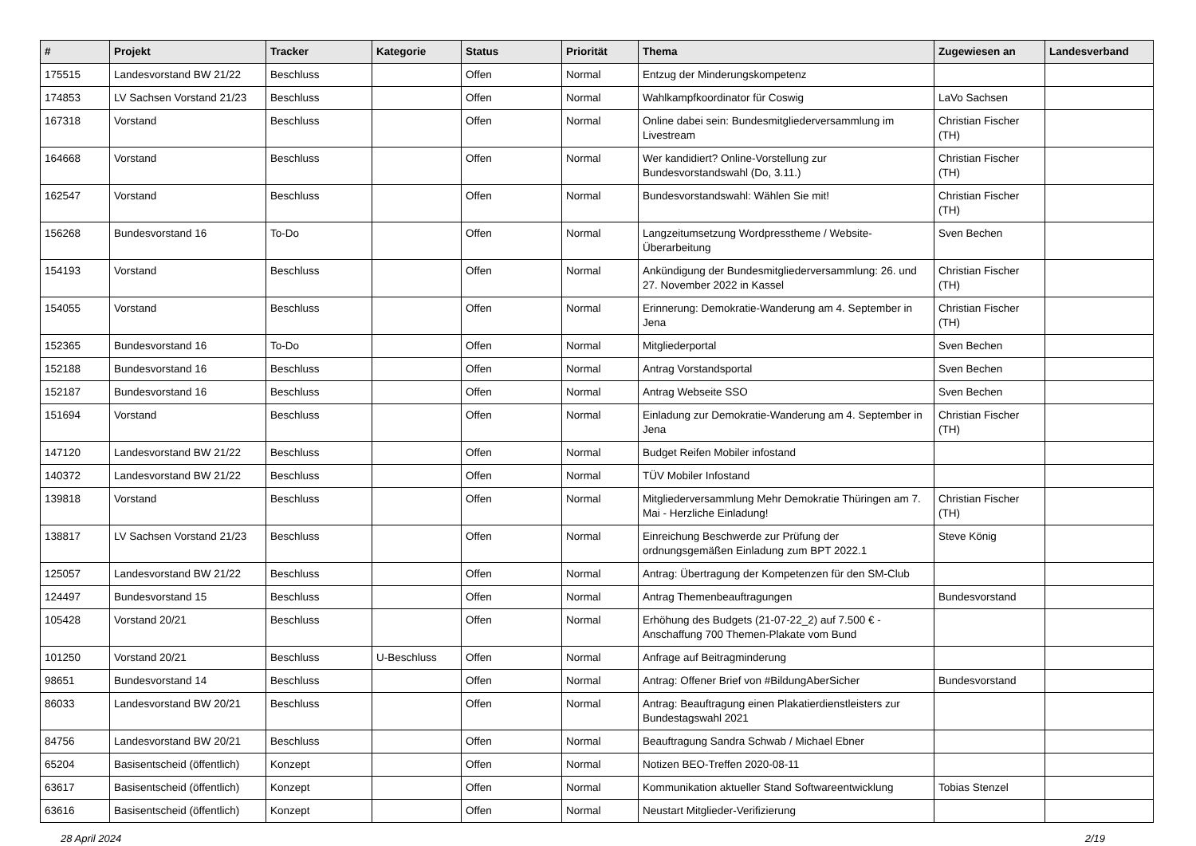| # | Projekt | Tracker | Kategorie | Status | Priorität | Thema | Zugewiesen an | Landesverband |
| --- | --- | --- | --- | --- | --- | --- | --- | --- |
| 175515 | Landesvorstand BW 21/22 | Beschluss | | Offen | Normal | Entzug der Minderungskompetenz | | |
| 174853 | LV Sachsen Vorstand 21/23 | Beschluss | | Offen | Normal | Wahlkampfkoordinator für Coswig | LaVo Sachsen | |
| 167318 | Vorstand | Beschluss | | Offen | Normal | Online dabei sein: Bundesmitgliederversammlung im Livestream | Christian Fischer (TH) | |
| 164668 | Vorstand | Beschluss | | Offen | Normal | Wer kandidiert? Online-Vorstellung zur Bundesvorstandswahl (Do, 3.11.) | Christian Fischer (TH) | |
| 162547 | Vorstand | Beschluss | | Offen | Normal | Bundesvorstandswahl: Wählen Sie mit! | Christian Fischer (TH) | |
| 156268 | Bundesvorstand 16 | To-Do | | Offen | Normal | Langzeitumsetzung Wordpresstheme / Website-Überarbeitung | Sven Bechen | |
| 154193 | Vorstand | Beschluss | | Offen | Normal | Ankündigung der Bundesmitgliederversammlung: 26. und 27. November 2022 in Kassel | Christian Fischer (TH) | |
| 154055 | Vorstand | Beschluss | | Offen | Normal | Erinnerung: Demokratie-Wanderung am 4. September in Jena | Christian Fischer (TH) | |
| 152365 | Bundesvorstand 16 | To-Do | | Offen | Normal | Mitgliederportal | Sven Bechen | |
| 152188 | Bundesvorstand 16 | Beschluss | | Offen | Normal | Antrag Vorstandsportal | Sven Bechen | |
| 152187 | Bundesvorstand 16 | Beschluss | | Offen | Normal | Antrag Webseite SSO | Sven Bechen | |
| 151694 | Vorstand | Beschluss | | Offen | Normal | Einladung zur Demokratie-Wanderung am 4. September in Jena | Christian Fischer (TH) | |
| 147120 | Landesvorstand BW 21/22 | Beschluss | | Offen | Normal | Budget Reifen Mobiler infostand | | |
| 140372 | Landesvorstand BW 21/22 | Beschluss | | Offen | Normal | TÜV Mobiler Infostand | | |
| 139818 | Vorstand | Beschluss | | Offen | Normal | Mitgliederversammlung Mehr Demokratie Thüringen am 7. Mai - Herzliche Einladung! | Christian Fischer (TH) | |
| 138817 | LV Sachsen Vorstand 21/23 | Beschluss | | Offen | Normal | Einreichung Beschwerde zur Prüfung der ordnungsgemäßen Einladung zum BPT 2022.1 | Steve König | |
| 125057 | Landesvorstand BW 21/22 | Beschluss | | Offen | Normal | Antrag: Übertragung der Kompetenzen für den SM-Club | | |
| 124497 | Bundesvorstand 15 | Beschluss | | Offen | Normal | Antrag Themenbeauftragungen | Bundesvorstand | |
| 105428 | Vorstand 20/21 | Beschluss | | Offen | Normal | Erhöhung des Budgets (21-07-22_2) auf 7.500 € - Anschaffung 700 Themen-Plakate vom Bund | | |
| 101250 | Vorstand 20/21 | Beschluss | U-Beschluss | Offen | Normal | Anfrage auf Beitragminderung | | |
| 98651 | Bundesvorstand 14 | Beschluss | | Offen | Normal | Antrag: Offener Brief von #BildungAberSicher | Bundesvorstand | |
| 86033 | Landesvorstand BW 20/21 | Beschluss | | Offen | Normal | Antrag: Beauftragung einen Plakatierdienstleisters zur Bundestagswahl 2021 | | |
| 84756 | Landesvorstand BW 20/21 | Beschluss | | Offen | Normal | Beauftragung Sandra Schwab / Michael Ebner | | |
| 65204 | Basisentscheid (öffentlich) | Konzept | | Offen | Normal | Notizen BEO-Treffen 2020-08-11 | | |
| 63617 | Basisentscheid (öffentlich) | Konzept | | Offen | Normal | Kommunikation aktueller Stand Softwareentwicklung | Tobias Stenzel | |
| 63616 | Basisentscheid (öffentlich) | Konzept | | Offen | Normal | Neustart Mitglieder-Verifizierung | | |
28 April 2024 2/19